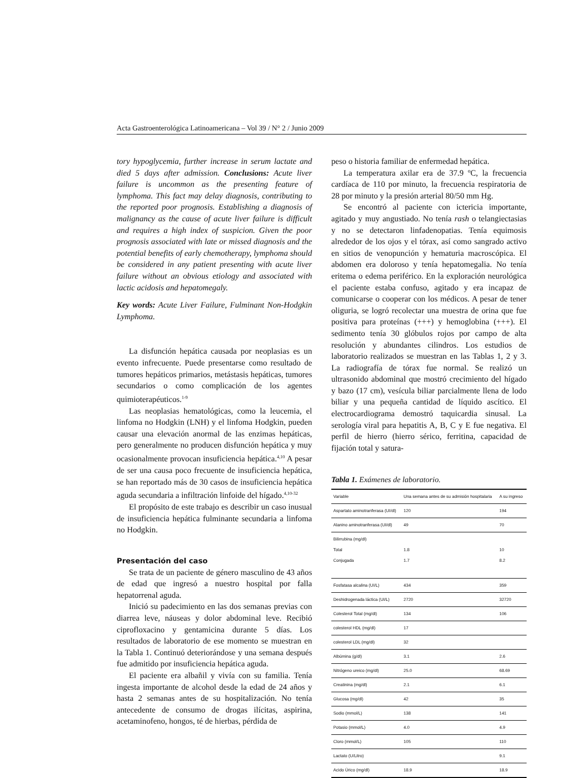Acta Gastroenterológica Latinoamericana – Vol 39 / N° 2 / Junio 2009
tory hypoglycemia, further increase in serum lactate and died 5 days after admission. Conclusions: Acute liver failure is uncommon as the presenting feature of lymphoma. This fact may delay diagnosis, contributing to the reported poor prognosis. Establishing a diagnosis of malignancy as the cause of acute liver failure is difficult and requires a high index of suspicion. Given the poor prognosis associated with late or missed diagnosis and the potential benefits of early chemotherapy, lymphoma should be considered in any patient presenting with acute liver failure without an obvious etiology and associated with lactic acidosis and hepatomegaly.
Key words: Acute Liver Failure, Fulminant Non-Hodgkin Lymphoma.
La disfunción hepática causada por neoplasias es un evento infrecuente. Puede presentarse como resultado de tumores hepáticos primarios, metástasis hepáticas, tumores secundarios o como complicación de los agentes quimioterapéuticos.<sup>1-9</sup>
Las neoplasias hematológicas, como la leucemia, el linfoma no Hodgkin (LNH) y el linfoma Hodgkin, pueden causar una elevación anormal de las enzimas hepáticas, pero generalmente no producen disfunción hepática y muy ocasionalmente provocan insuficiencia hepática.<sup>4,10</sup> A pesar de ser una causa poco frecuente de insuficiencia hepática, se han reportado más de 30 casos de insuficiencia hepática aguda secundaria a infiltración linfoide del hígado.<sup>4,10-32</sup>
El propósito de este trabajo es describir un caso inusual de insuficiencia hepática fulminante secundaria a linfoma no Hodgkin.
Presentación del caso
Se trata de un paciente de género masculino de 43 años de edad que ingresó a nuestro hospital por falla hepatorrenal aguda.
Inició su padecimiento en las dos semanas previas con diarrea leve, náuseas y dolor abdominal leve. Recibió ciprofloxacino y gentamicina durante 5 días. Los resultados de laboratorio de ese momento se muestran en la Tabla 1. Continuó deteriorándose y una semana después fue admitido por insuficiencia hepática aguda.
El paciente era albañil y vivía con su familia. Tenía ingesta importante de alcohol desde la edad de 24 años y hasta 2 semanas antes de su hospitalización. No tenía antecedente de consumo de drogas ilícitas, aspirina, acetaminofeno, hongos, té de hierbas, pérdida de
peso o historia familiar de enfermedad hepática.
La temperatura axilar era de 37.9 ºC, la frecuencia cardíaca de 110 por minuto, la frecuencia respiratoria de 28 por minuto y la presión arterial 80/50 mm Hg.
Se encontró al paciente con ictericia importante, agitado y muy angustiado. No tenía rash o telangiectasias y no se detectaron linfadenopatias. Tenía equimosis alrededor de los ojos y el tórax, así como sangrado activo en sitios de venopunción y hematuria macroscópica. El abdomen era doloroso y tenía hepatomegalia. No tenía eritema o edema periférico. En la exploración neurológica el paciente estaba confuso, agitado y era incapaz de comunicarse o cooperar con los médicos. A pesar de tener oliguria, se logró recolectar una muestra de orina que fue positiva para proteínas (+++) y hemoglobina (+++). El sedimento tenía 30 glóbulos rojos por campo de alta resolución y abundantes cilindros. Los estudios de laboratorio realizados se muestran en las Tablas 1, 2 y 3. La radiografía de tórax fue normal. Se realizó un ultrasonido abdominal que mostró crecimiento del hígado y bazo (17 cm), vesícula biliar parcialmente llena de lodo biliar y una pequeña cantidad de líquido ascítico. El electrocardiograma demostró taquicardia sinusal. La serología viral para hepatitis A, B, C y E fue negativa. El perfil de hierro (hierro sérico, ferritina, capacidad de fijación total y satura-
Tabla 1. Exámenes de laboratorio.
| Variable | Una semana antes de su admisión hospitalaria | A su ingreso |
| Aspartato aminotranferasa (UI/dl) | 120 | 194 |
| Alanino aminotranferasa (UI/dl) | 49 | 70 |
| Bilirrubina (mg/dl) Total Conjugada | 1.8 1.7 | 10 8.2 |
| Fosfatasa alcalina (UI/L) | 434 | 359 |
| Deshidrogenada láctica (UI/L) | 2720 | 32720 |
| Colesterol Total (mg/dl) | 134 | 106 |
| colesterol HDL (mg/dl) | 17 | |
| colesterol LDL (mg/dl) | 32 | |
| Albúmina (g/dl) | 3.1 | 2.6 |
| Nitrógeno ureico (mg/dl) | 25.0 | 68.69 |
| Creatinina (mg/dl) | 2.1 | 6.1 |
| Glucosa (mg/dl) | 42 | 35 |
| Sodio (mmol/L) | 138 | 141 |
| Potasio (mmol/L) | 4.0 | 4.9 |
| Cloro (mmol/L) | 105 | 110 |
| Lactato (U/Litro) | | 9.1 |
| Acido Úrico (mg/dl) | 18.9 | 18.9 |